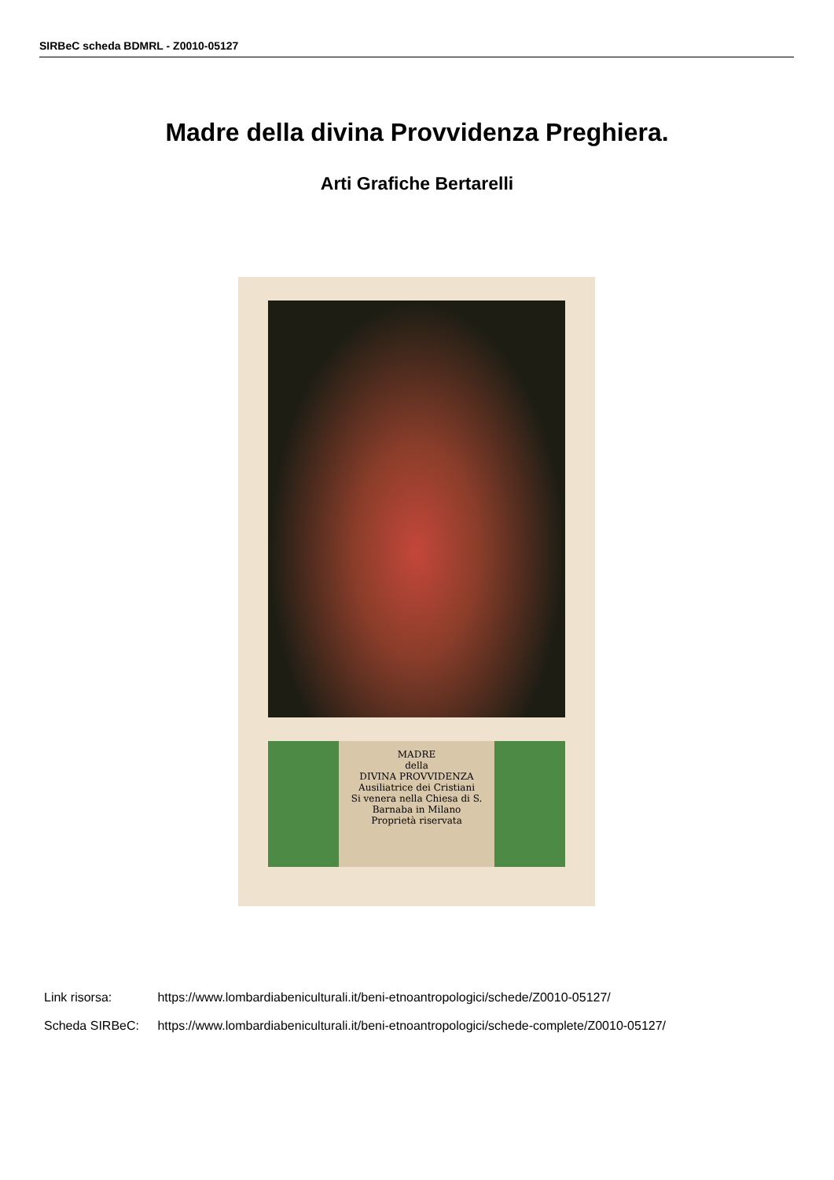SIRBeC scheda BDMRL - Z0010-05127
Madre della divina Provvidenza Preghiera.
Arti Grafiche Bertarelli
MADRE
della
DIVINA PROVVIDENZA
Ausiliatrice dei Cristiani
Si venera nella Chiesa di S. Barnaba in Milano
Proprietà riservata
Link risorsa: https://www.lombardiabeniculturali.it/beni-etnoantropologici/schede/Z0010-05127/
Scheda SIRBeC: https://www.lombardiabeniculturali.it/beni-etnoantropologici/schede-complete/Z0010-05127/